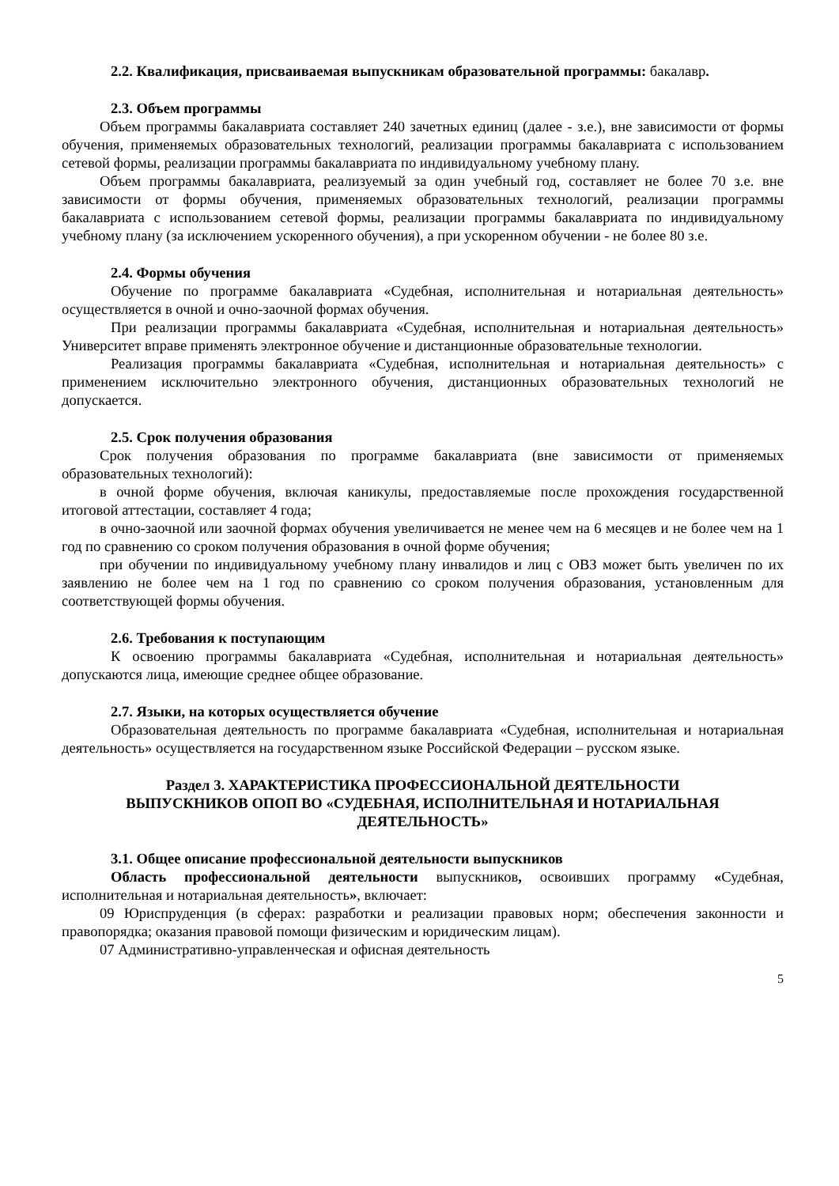2.2. Квалификация, присваиваемая выпускникам образовательной программы: бакалавр.
2.3. Объем программы
Объем программы бакалавриата составляет 240 зачетных единиц (далее - з.е.), вне зависимости от формы обучения, применяемых образовательных технологий, реализации программы бакалавриата с использованием сетевой формы, реализации программы бакалавриата по индивидуальному учебному плану.
Объем программы бакалавриата, реализуемый за один учебный год, составляет не более 70 з.е. вне зависимости от формы обучения, применяемых образовательных технологий, реализации программы бакалавриата с использованием сетевой формы, реализации программы бакалавриата по индивидуальному учебному плану (за исключением ускоренного обучения), а при ускоренном обучении - не более 80 з.е.
2.4. Формы обучения
Обучение по программе бакалавриата «Судебная, исполнительная и нотариальная деятельность» осуществляется в очной и очно-заочной формах обучения.
При реализации программы бакалавриата «Судебная, исполнительная и нотариальная деятельность» Университет вправе применять электронное обучение и дистанционные образовательные технологии.
Реализация программы бакалавриата «Судебная, исполнительная и нотариальная деятельность» с применением исключительно электронного обучения, дистанционных образовательных технологий не допускается.
2.5. Срок получения образования
Срок получения образования по программе бакалавриата (вне зависимости от применяемых образовательных технологий):
в очной форме обучения, включая каникулы, предоставляемые после прохождения государственной итоговой аттестации, составляет 4 года;
в очно-заочной или заочной формах обучения увеличивается не менее чем на 6 месяцев и не более чем на 1 год по сравнению со сроком получения образования в очной форме обучения;
при обучении по индивидуальному учебному плану инвалидов и лиц с ОВЗ может быть увеличен по их заявлению не более чем на 1 год по сравнению со сроком получения образования, установленным для соответствующей формы обучения.
2.6. Требования к поступающим
К освоению программы бакалавриата «Судебная, исполнительная и нотариальная деятельность» допускаются лица, имеющие среднее общее образование.
2.7. Языки, на которых осуществляется обучение
Образовательная деятельность по программе бакалавриата «Судебная, исполнительная и нотариальная деятельность» осуществляется на государственном языке Российской Федерации – русском языке.
Раздел 3. ХАРАКТЕРИСТИКА ПРОФЕССИОНАЛЬНОЙ ДЕЯТЕЛЬНОСТИ
ВЫПУСКНИКОВ ОПОП ВО «СУДЕБНАЯ, ИСПОЛНИТЕЛЬНАЯ И НОТАРИАЛЬНАЯ ДЕЯТЕЛЬНОСТЬ»
3.1. Общее описание профессиональной деятельности выпускников
Область профессиональной деятельности выпускников, освоивших программу «Судебная, исполнительная и нотариальная деятельность», включает:
09 Юриспруденция (в сферах: разработки и реализации правовых норм; обеспечения законности и правопорядка; оказания правовой помощи физическим и юридическим лицам).
07 Административно-управленческая и офисная деятельность
5